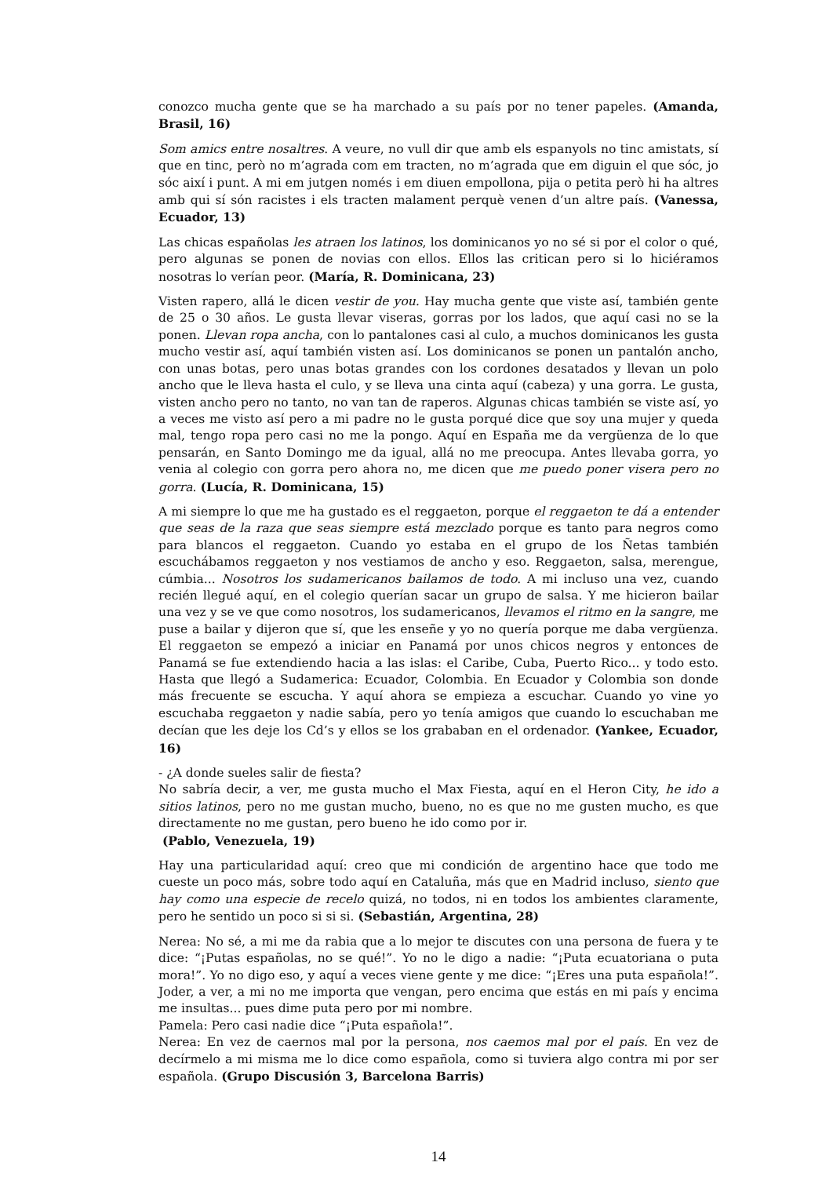conozco mucha gente que se ha marchado a su país por no tener papeles. (Amanda, Brasil, 16)
Som amics entre nosaltres. A veure, no vull dir que amb els espanyols no tinc amistats, sí que en tinc, però no m’agrada com em tracten, no m’agrada que em diguin el que sóc, jo sóc així i punt. A mi em jutgen només i em diuen empollona, pija o petita però hi ha altres amb qui sí són racistes i els tracten malament perquè venen d’un altre país. (Vanessa, Ecuador, 13)
Las chicas españolas les atraen los latinos, los dominicanos yo no sé si por el color o qué, pero algunas se ponen de novias con ellos. Ellos las critican pero si lo hiciéramos nosotras lo verían peor. (María, R. Dominicana, 23)
Visten rapero, allá le dicen vestir de you. Hay mucha gente que viste así, también gente de 25 o 30 años. Le gusta llevar viseras, gorras por los lados, que aquí casi no se la ponen. Llevan ropa ancha, con lo pantalones casi al culo, a muchos dominicanos les gusta mucho vestir así, aquí también visten así. Los dominicanos se ponen un pantalón ancho, con unas botas, pero unas botas grandes con los cordones desatados y llevan un polo ancho que le lleva hasta el culo, y se lleva una cinta aquí (cabeza) y una gorra. Le gusta, visten ancho pero no tanto, no van tan de raperos. Algunas chicas también se viste así, yo a veces me visto así pero a mi padre no le gusta porqué dice que soy una mujer y queda mal, tengo ropa pero casi no me la pongo. Aquí en España me da vergüenza de lo que pensarán, en Santo Domingo me da igual, allá no me preocupa. Antes llevaba gorra, yo venia al colegio con gorra pero ahora no, me dicen que me puedo poner visera pero no gorra. (Lucía, R. Dominicana, 15)
A mi siempre lo que me ha gustado es el reggaeton, porque el reggaeton te dá a entender que seas de la raza que seas siempre está mezclado porque es tanto para negros como para blancos el reggaeton. Cuando yo estaba en el grupo de los Ñetas también escuchábamos reggaeton y nos vestiamos de ancho y eso. Reggaeton, salsa, merengue, cúmbia... Nosotros los sudamericanos bailamos de todo. A mi incluso una vez, cuando recién llegué aquí, en el colegio querían sacar un grupo de salsa. Y me hicieron bailar una vez y se ve que como nosotros, los sudamericanos, llevamos el ritmo en la sangre, me puse a bailar y dijeron que sí, que les enseñe y yo no quería porque me daba vergüenza. El reggaeton se empezó a iniciar en Panamá por unos chicos negros y entonces de Panamá se fue extendiendo hacia a las islas: el Caribe, Cuba, Puerto Rico... y todo esto. Hasta que llegó a Sudamerica: Ecuador, Colombia. En Ecuador y Colombia son donde más frecuente se escucha. Y aquí ahora se empieza a escuchar. Cuando yo vine yo escuchaba reggaeton y nadie sabía, pero yo tenía amigos que cuando lo escuchaban me decían que les deje los Cd’s y ellos se los grababan en el ordenador. (Yankee, Ecuador, 16)
- ¿A donde sueles salir de fiesta?
No sabría decir, a ver, me gusta mucho el Max Fiesta, aquí en el Heron City, he ido a sitios latinos, pero no me gustan mucho, bueno, no es que no me gusten mucho, es que directamente no me gustan, pero bueno he ido como por ir.
(Pablo, Venezuela, 19)
Hay una particularidad aquí: creo que mi condición de argentino hace que todo me cueste un poco más, sobre todo aquí en Cataluña, más que en Madrid incluso, siento que hay como una especie de recelo quizá, no todos, ni en todos los ambientes claramente, pero he sentido un poco si si si. (Sebastián, Argentina, 28)
Nerea: No sé, a mi me da rabia que a lo mejor te discutes con una persona de fuera y te dice: “¡Putas españolas, no se qué!”. Yo no le digo a nadie: “¡Puta ecuatoriana o puta mora!”. Yo no digo eso, y aquí a veces viene gente y me dice: “¡Eres una puta española!”. Joder, a ver, a mi no me importa que vengan, pero encima que estás en mi país y encima me insultas... pues dime puta pero por mi nombre.
Pamela: Pero casi nadie dice “¡Puta española!”.
Nerea: En vez de caernos mal por la persona, nos caemos mal por el país. En vez de decírmelo a mi misma me lo dice como española, como si tuviera algo contra mi por ser española. (Grupo Discusión 3, Barcelona Barris)
14